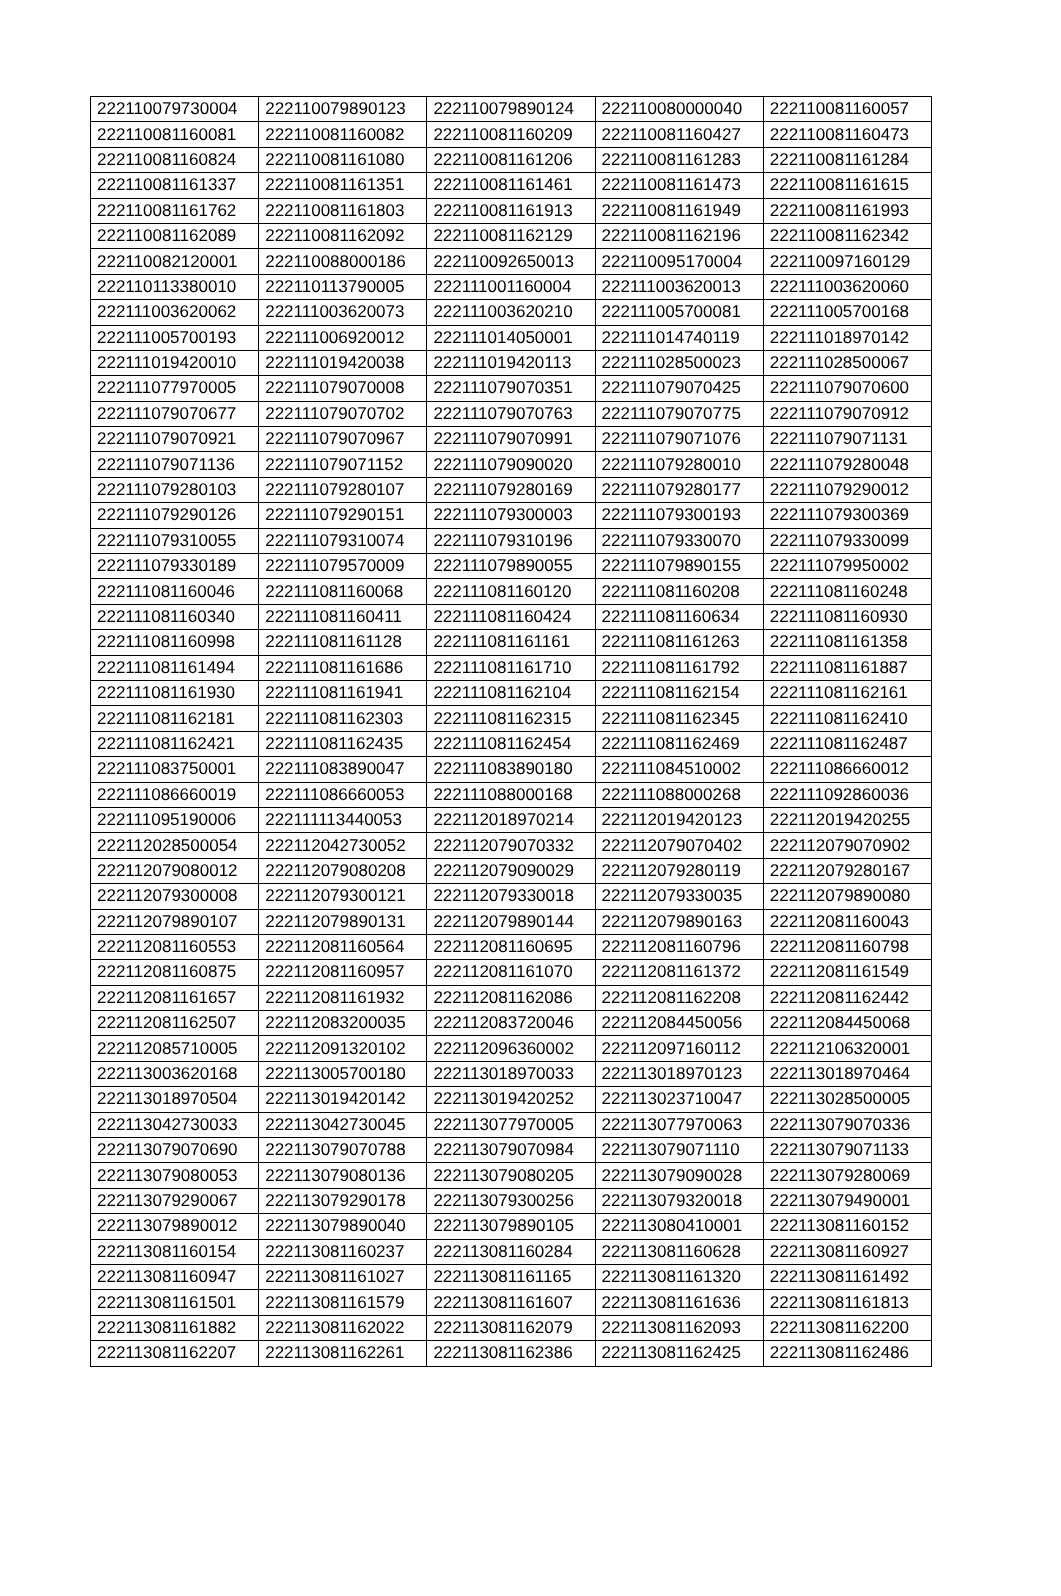| 222110079730004 | 222110079890123 | 222110079890124 | 222110080000040 | 222110081160057 |
| 222110081160081 | 222110081160082 | 222110081160209 | 222110081160427 | 222110081160473 |
| 222110081160824 | 222110081161080 | 222110081161206 | 222110081161283 | 222110081161284 |
| 222110081161337 | 222110081161351 | 222110081161461 | 222110081161473 | 222110081161615 |
| 222110081161762 | 222110081161803 | 222110081161913 | 222110081161949 | 222110081161993 |
| 222110081162089 | 222110081162092 | 222110081162129 | 222110081162196 | 222110081162342 |
| 222110082120001 | 222110088000186 | 222110092650013 | 222110095170004 | 222110097160129 |
| 222110113380010 | 222110113790005 | 222111001160004 | 222111003620013 | 222111003620060 |
| 222111003620062 | 222111003620073 | 222111003620210 | 222111005700081 | 222111005700168 |
| 222111005700193 | 222111006920012 | 222111014050001 | 222111014740119 | 222111018970142 |
| 222111019420010 | 222111019420038 | 222111019420113 | 222111028500023 | 222111028500067 |
| 222111077970005 | 222111079070008 | 222111079070351 | 222111079070425 | 222111079070600 |
| 222111079070677 | 222111079070702 | 222111079070763 | 222111079070775 | 222111079070912 |
| 222111079070921 | 222111079070967 | 222111079070991 | 222111079071076 | 222111079071131 |
| 222111079071136 | 222111079071152 | 222111079090020 | 222111079280010 | 222111079280048 |
| 222111079280103 | 222111079280107 | 222111079280169 | 222111079280177 | 222111079290012 |
| 222111079290126 | 222111079290151 | 222111079300003 | 222111079300193 | 222111079300369 |
| 222111079310055 | 222111079310074 | 222111079310196 | 222111079330070 | 222111079330099 |
| 222111079330189 | 222111079570009 | 222111079890055 | 222111079890155 | 222111079950002 |
| 222111081160046 | 222111081160068 | 222111081160120 | 222111081160208 | 222111081160248 |
| 222111081160340 | 222111081160411 | 222111081160424 | 222111081160634 | 222111081160930 |
| 222111081160998 | 222111081161128 | 222111081161161 | 222111081161263 | 222111081161358 |
| 222111081161494 | 222111081161686 | 222111081161710 | 222111081161792 | 222111081161887 |
| 222111081161930 | 222111081161941 | 222111081162104 | 222111081162154 | 222111081162161 |
| 222111081162181 | 222111081162303 | 222111081162315 | 222111081162345 | 222111081162410 |
| 222111081162421 | 222111081162435 | 222111081162454 | 222111081162469 | 222111081162487 |
| 222111083750001 | 222111083890047 | 222111083890180 | 222111084510002 | 222111086660012 |
| 222111086660019 | 222111086660053 | 222111088000168 | 222111088000268 | 222111092860036 |
| 222111095190006 | 222111113440053 | 222112018970214 | 222112019420123 | 222112019420255 |
| 222112028500054 | 222112042730052 | 222112079070332 | 222112079070402 | 222112079070902 |
| 222112079080012 | 222112079080208 | 222112079090029 | 222112079280119 | 222112079280167 |
| 222112079300008 | 222112079300121 | 222112079330018 | 222112079330035 | 222112079890080 |
| 222112079890107 | 222112079890131 | 222112079890144 | 222112079890163 | 222112081160043 |
| 222112081160553 | 222112081160564 | 222112081160695 | 222112081160796 | 222112081160798 |
| 222112081160875 | 222112081160957 | 222112081161070 | 222112081161372 | 222112081161549 |
| 222112081161657 | 222112081161932 | 222112081162086 | 222112081162208 | 222112081162442 |
| 222112081162507 | 222112083200035 | 222112083720046 | 222112084450056 | 222112084450068 |
| 222112085710005 | 222112091320102 | 222112096360002 | 222112097160112 | 222112106320001 |
| 222113003620168 | 222113005700180 | 222113018970033 | 222113018970123 | 222113018970464 |
| 222113018970504 | 222113019420142 | 222113019420252 | 222113023710047 | 222113028500005 |
| 222113042730033 | 222113042730045 | 222113077970005 | 222113077970063 | 222113079070336 |
| 222113079070690 | 222113079070788 | 222113079070984 | 222113079071110 | 222113079071133 |
| 222113079080053 | 222113079080136 | 222113079080205 | 222113079090028 | 222113079280069 |
| 222113079290067 | 222113079290178 | 222113079300256 | 222113079320018 | 222113079490001 |
| 222113079890012 | 222113079890040 | 222113079890105 | 222113080410001 | 222113081160152 |
| 222113081160154 | 222113081160237 | 222113081160284 | 222113081160628 | 222113081160927 |
| 222113081160947 | 222113081161027 | 222113081161165 | 222113081161320 | 222113081161492 |
| 222113081161501 | 222113081161579 | 222113081161607 | 222113081161636 | 222113081161813 |
| 222113081161882 | 222113081162022 | 222113081162079 | 222113081162093 | 222113081162200 |
| 222113081162207 | 222113081162261 | 222113081162386 | 222113081162425 | 222113081162486 |